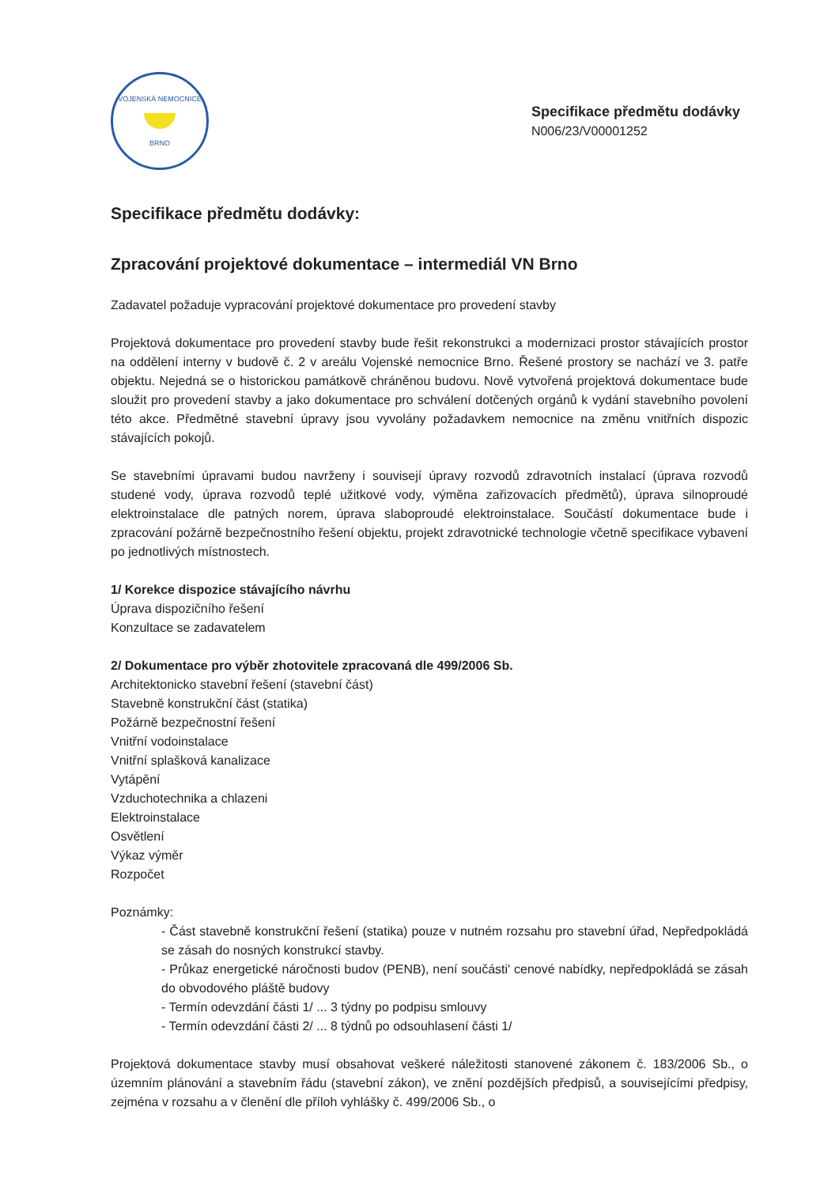VOJENSKÁ NEMOCNICE
BRNO
Specifikace předmětu dodávky
N006/23/V00001252
Specifikace předmětu dodávky:
Zpracování projektové dokumentace – intermediál VN Brno
Zadavatel požaduje vypracování projektové dokumentace pro provedení stavby
Projektová dokumentace pro provedení stavby bude řešit rekonstrukci a modernizaci prostor stávajících prostor na oddělení interny v budově č. 2 v areálu Vojenské nemocnice Brno. Řešené prostory se nachází ve 3. patře objektu. Nejedná se o historickou památkově chráněnou budovu. Nově vytvořená projektová dokumentace bude sloužit pro provedení stavby a jako dokumentace pro schválení dotčených orgánů k vydání stavebního povolení této akce. Předmětné stavební úpravy jsou vyvolány požadavkem nemocnice na změnu vnitřních dispozic stávajících pokojů.
Se stavebními úpravami budou navrženy i souvisejí úpravy rozvodů zdravotních instalací (úprava rozvodů studené vody, úprava rozvodů teplé užitkové vody, výměna zařizovacích předmětů), úprava silnoproudé elektroinstalace dle patných norem, úprava slaboproudé elektroinstalace. Součástí dokumentace bude i zpracování požárně bezpečnostního řešení objektu, projekt zdravotnické technologie včetně specifikace vybavení po jednotlivých místnostech.
1/ Korekce dispozice stávajícího návrhu
Úprava dispozičního řešení
Konzultace se zadavatelem
2/ Dokumentace pro výběr zhotovitele zpracovaná dle 499/2006 Sb.
Architektonicko stavební řešení (stavební část)
Stavebně konstrukční část (statika)
Požárně bezpečnostní řešení
Vnitřní vodoinstalace
Vnitřní splašková kanalizace
Vytápění
Vzduchotechnika a chlazeni
Elektroinstalace
Osvětlení
Výkaz výměr
Rozpočet
Poznámky:
- Část stavebně konstrukční řešení (statika) pouze v nutném rozsahu pro stavební úřad, Nepředpokládá se zásah do nosných konstrukcí stavby.
- Průkaz energetické náročnosti budov (PENB), není součásti' cenové nabídky, nepředpokládá se zásah do obvodového pláště budovy
- Termín odevzdání části 1/ ... 3 týdny po podpisu smlouvy
- Termín odevzdání části 2/ ... 8 týdnů po odsouhlasení části 1/
Projektová dokumentace stavby musí obsahovat veškeré náležitosti stanovené zákonem č. 183/2006 Sb., o územním plánování a stavebním řádu (stavební zákon), ve znění pozdějších předpisů, a souvisejícími předpisy, zejména v rozsahu a v členění dle příloh vyhlášky č. 499/2006 Sb., o